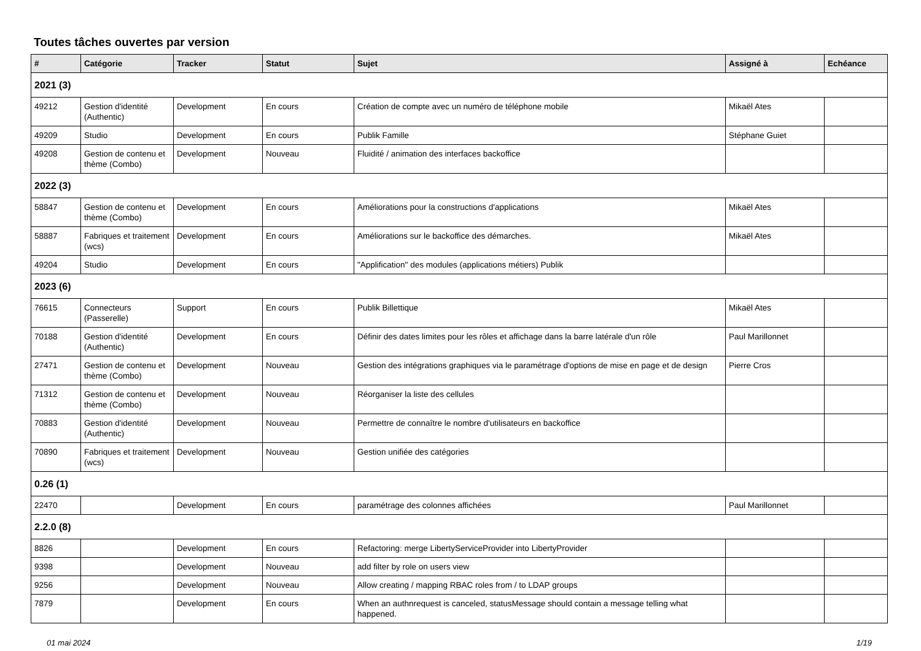Toutes tâches ouvertes par version
| # | Catégorie | Tracker | Statut | Sujet | Assigné à | Echéance |
| --- | --- | --- | --- | --- | --- | --- |
| 2021 (3) | | | | | | |
| 49212 | Gestion d'identité (Authentic) | Development | En cours | Création de compte avec un numéro de téléphone mobile | Mikaël Ates | |
| 49209 | Studio | Development | En cours | Publik Famille | Stéphane Guiet | |
| 49208 | Gestion de contenu et thème (Combo) | Development | Nouveau | Fluidité / animation des interfaces backoffice | | |
| 2022 (3) | | | | | | |
| 58847 | Gestion de contenu et thème (Combo) | Development | En cours | Améliorations pour la constructions d'applications | Mikaël Ates | |
| 58887 | Fabriques et traitement (wcs) | Development | En cours | Améliorations sur le backoffice des démarches. | Mikaël Ates | |
| 49204 | Studio | Development | En cours | "Applification" des modules (applications métiers) Publik | | |
| 2023 (6) | | | | | | |
| 76615 | Connecteurs (Passerelle) | Support | En cours | Publik Billettique | Mikaël Ates | |
| 70188 | Gestion d'identité (Authentic) | Development | En cours | Définir des dates limites pour les rôles et affichage dans la barre latérale d'un rôle | Paul Marillonnet | |
| 27471 | Gestion de contenu et thème (Combo) | Development | Nouveau | Gestion des intégrations graphiques via le paramétrage d'options de mise en page et de design | Pierre Cros | |
| 71312 | Gestion de contenu et thème (Combo) | Development | Nouveau | Réorganiser la liste des cellules | | |
| 70883 | Gestion d'identité (Authentic) | Development | Nouveau | Permettre de connaître le nombre d'utilisateurs en backoffice | | |
| 70890 | Fabriques et traitement (wcs) | Development | Nouveau | Gestion unifiée des catégories | | |
| 0.26 (1) | | | | | | |
| 22470 | | Development | En cours | paramétrage des colonnes affichées | Paul Marillonnet | |
| 2.2.0 (8) | | | | | | |
| 8826 | | Development | En cours | Refactoring: merge LibertyServiceProvider into LibertyProvider | | |
| 9398 | | Development | Nouveau | add filter by role on users view | | |
| 9256 | | Development | Nouveau | Allow creating / mapping RBAC roles from / to LDAP groups | | |
| 7879 | | Development | En cours | When an authnrequest is canceled, statusMessage should contain a message telling what happened. | | |
01 mai 2024 1/19